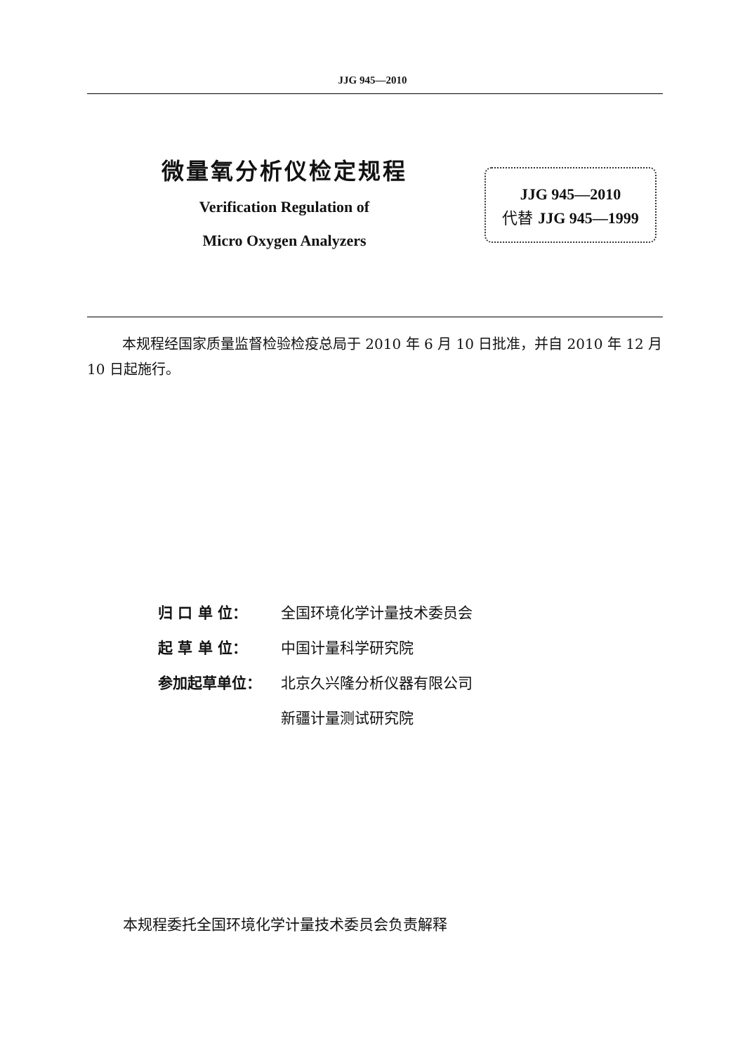JJG 945—2010
微量氧分析仪检定规程
Verification Regulation of
Micro Oxygen Analyzers
JJG 945—2010
代替 JJG 945—1999
本规程经国家质量监督检验检疫总局于 2010 年 6 月 10 日批准，并自 2010 年 12 月 10 日起施行。
归 口 单 位： 全国环境化学计量技术委员会
起 草 单 位： 中国计量科学研究院
参加起草单位： 北京久兴隆分析仪器有限公司
新疆计量测试研究院
本规程委托全国环境化学计量技术委员会负责解释